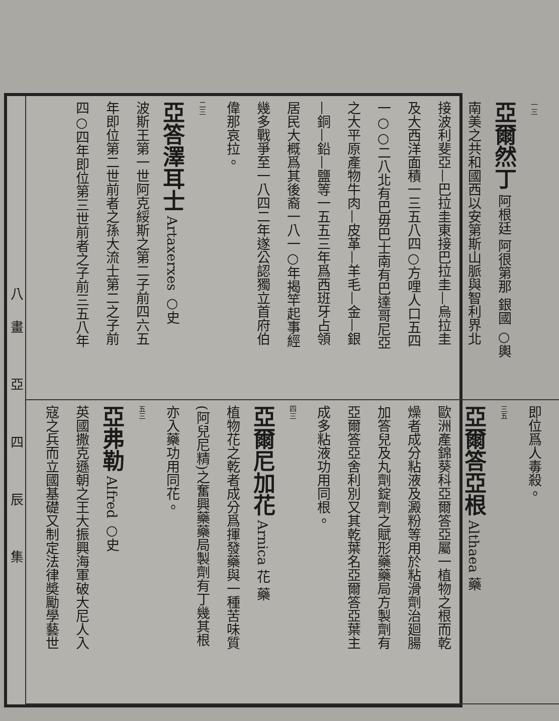八畫 亞 四 辰 集
一三
亞爾然丁 阿根廷 阿很第那 銀國 ○輿
南美之共和國西以安第斯山脈與智利界北
接波利斐亞—巴拉圭東接巴拉圭—烏拉圭
及大西洋面積一三五八四○方哩人口五四
一○○二八北有巴毋巴士南有巴達哥尼亞
之大平原產物牛肉—皮革—羊毛—金—銀
—銅—鉛—鹽等一五五三年爲西班牙占領
居民大概爲其後裔一八一○年揭竿起事經
幾多戰爭至一八四二年遂公認獨立首府伯
偉那哀拉。
二三
亞答澤耳士 Artaxerxes ○史
波斯王第一世阿克綏斯之第二子前四六五
年即位第二世前者之孫大流士第二之子前
四○四年即位第三世前者之子前三五八年
即位爲人毒殺。
三五
亞爾答亞根 Althaea 藥
歐洲產錦葵科亞爾答亞屬一植物之根而乾
燥者成分粘液及澱粉等用於粘滑劑治廻腸
加答兒及丸劑錠劑之賦形藥藥局方製劑有
亞爾答亞舍利別又其乾葉名亞爾答亞葉主
成多粘液功用同根。
四三
亞爾尼加花 Arnica 花 藥
植物花之乾者成分爲揮發藥與一種苦味質
(阿兒尼精)之奮興藥藥局製劑有丁幾其根
亦入藥功用同花。
五三
亞弗勒 Alfred ○史
英國撒克遜朝之王大振興海軍破大尼人入
寇之兵而立國基礎又制定法律奬勵學藝世